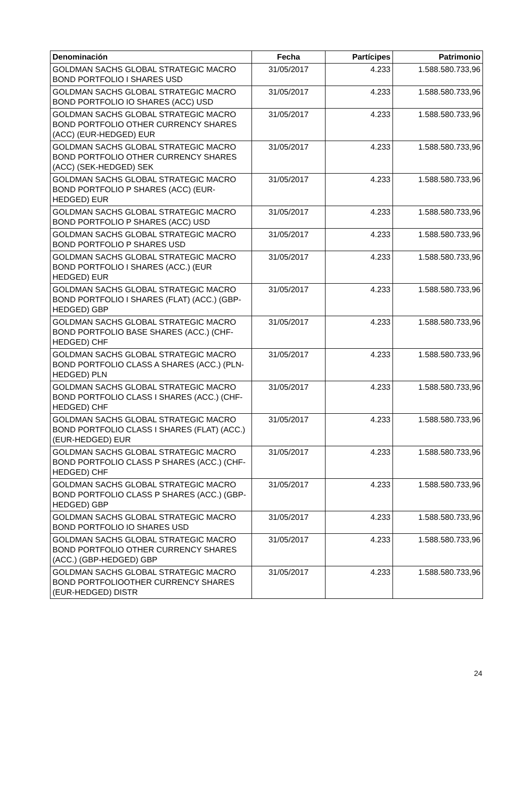| Denominación | Fecha | Partícipes | Patrimonio |
| --- | --- | --- | --- |
| GOLDMAN SACHS GLOBAL STRATEGIC MACRO BOND PORTFOLIO I SHARES USD | 31/05/2017 | 4.233 | 1.588.580.733,96 |
| GOLDMAN SACHS GLOBAL STRATEGIC MACRO BOND PORTFOLIO IO SHARES (ACC) USD | 31/05/2017 | 4.233 | 1.588.580.733,96 |
| GOLDMAN SACHS GLOBAL STRATEGIC MACRO BOND PORTFOLIO OTHER CURRENCY SHARES (ACC) (EUR-HEDGED) EUR | 31/05/2017 | 4.233 | 1.588.580.733,96 |
| GOLDMAN SACHS GLOBAL STRATEGIC MACRO BOND PORTFOLIO OTHER CURRENCY SHARES (ACC) (SEK-HEDGED) SEK | 31/05/2017 | 4.233 | 1.588.580.733,96 |
| GOLDMAN SACHS GLOBAL STRATEGIC MACRO BOND PORTFOLIO P SHARES (ACC) (EUR-HEDGED) EUR | 31/05/2017 | 4.233 | 1.588.580.733,96 |
| GOLDMAN SACHS GLOBAL STRATEGIC MACRO BOND PORTFOLIO P SHARES (ACC) USD | 31/05/2017 | 4.233 | 1.588.580.733,96 |
| GOLDMAN SACHS GLOBAL STRATEGIC MACRO BOND PORTFOLIO P SHARES USD | 31/05/2017 | 4.233 | 1.588.580.733,96 |
| GOLDMAN SACHS GLOBAL STRATEGIC MACRO BOND PORTFOLIO I SHARES (ACC.) (EUR HEDGED) EUR | 31/05/2017 | 4.233 | 1.588.580.733,96 |
| GOLDMAN SACHS GLOBAL STRATEGIC MACRO BOND PORTFOLIO I SHARES (FLAT) (ACC.) (GBP-HEDGED) GBP | 31/05/2017 | 4.233 | 1.588.580.733,96 |
| GOLDMAN SACHS GLOBAL STRATEGIC MACRO BOND PORTFOLIO BASE SHARES (ACC.) (CHF-HEDGED) CHF | 31/05/2017 | 4.233 | 1.588.580.733,96 |
| GOLDMAN SACHS GLOBAL STRATEGIC MACRO BOND PORTFOLIO CLASS A SHARES (ACC.) (PLN-HEDGED) PLN | 31/05/2017 | 4.233 | 1.588.580.733,96 |
| GOLDMAN SACHS GLOBAL STRATEGIC MACRO BOND PORTFOLIO CLASS I SHARES (ACC.) (CHF-HEDGED) CHF | 31/05/2017 | 4.233 | 1.588.580.733,96 |
| GOLDMAN SACHS GLOBAL STRATEGIC MACRO BOND PORTFOLIO CLASS I SHARES (FLAT) (ACC.) (EUR-HEDGED) EUR | 31/05/2017 | 4.233 | 1.588.580.733,96 |
| GOLDMAN SACHS GLOBAL STRATEGIC MACRO BOND PORTFOLIO CLASS P SHARES (ACC.) (CHF-HEDGED) CHF | 31/05/2017 | 4.233 | 1.588.580.733,96 |
| GOLDMAN SACHS GLOBAL STRATEGIC MACRO BOND PORTFOLIO CLASS P SHARES (ACC.) (GBP-HEDGED) GBP | 31/05/2017 | 4.233 | 1.588.580.733,96 |
| GOLDMAN SACHS GLOBAL STRATEGIC MACRO BOND PORTFOLIO IO SHARES USD | 31/05/2017 | 4.233 | 1.588.580.733,96 |
| GOLDMAN SACHS GLOBAL STRATEGIC MACRO BOND PORTFOLIO OTHER CURRENCY SHARES (ACC.) (GBP-HEDGED) GBP | 31/05/2017 | 4.233 | 1.588.580.733,96 |
| GOLDMAN SACHS GLOBAL STRATEGIC MACRO BOND PORTFOLIOOTHER CURRENCY SHARES (EUR-HEDGED) DISTR | 31/05/2017 | 4.233 | 1.588.580.733,96 |
24